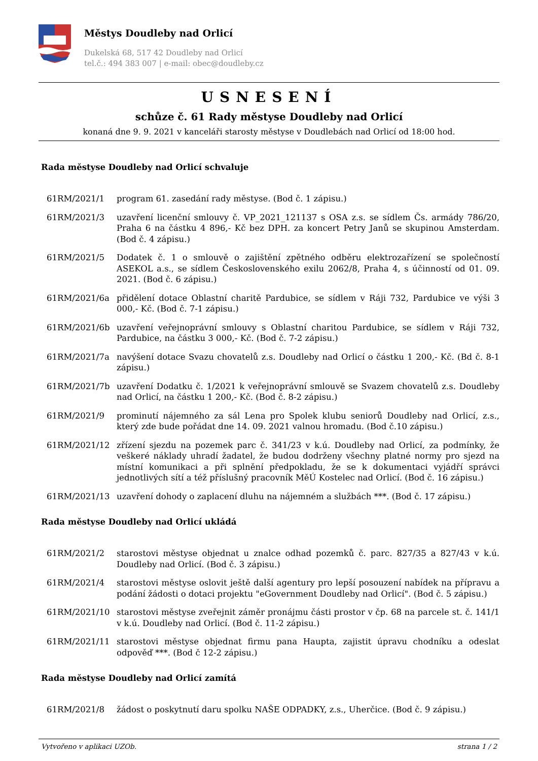Městys Doudleby nad Orlicí
Dukelská 68, 517 42 Doudleby nad Orlicí
tel.č.: 494 383 007 | e-mail: obec@doudleby.cz
USNESENÍ
schůze č. 61 Rady městyse Doudleby nad Orlicí
konaná dne 9. 9. 2021 v kanceláři starosty městyse v Doudlebách nad Orlicí od 18:00 hod.
Rada městyse Doudleby nad Orlicí schvaluje
61RM/2021/1 program 61. zasedání rady městyse. (Bod č. 1 zápisu.)
61RM/2021/3 uzavření licenční smlouvy č. VP_2021_121137 s OSA z.s. se sídlem Čs. armády 786/20, Praha 6 na částku 4 896,- Kč bez DPH. za koncert Petry Janů se skupinou Amsterdam. (Bod č. 4 zápisu.)
61RM/2021/5 Dodatek č. 1 o smlouvě o zajištění zpětného odběru elektrozařízení se společností ASEKOL a.s., se sídlem Československého exilu 2062/8, Praha 4, s účinností od 01. 09. 2021. (Bod č. 6 zápisu.)
61RM/2021/6a přidělení dotace Oblastní charitě Pardubice, se sídlem v Ráji 732, Pardubice ve výši 3 000,- Kč. (Bod č. 7-1 zápisu.)
61RM/2021/6b uzavření veřejnoprávní smlouvy s Oblastní charitou Pardubice, se sídlem v Ráji 732, Pardubice, na částku 3 000,- Kč. (Bod č. 7-2 zápisu.)
61RM/2021/7a navýšení dotace Svazu chovatelů z.s. Doudleby nad Orlicí o částku 1 200,- Kč. (Bd č. 8-1 zápisu.)
61RM/2021/7b uzavření Dodatku č. 1/2021 k veřejnoprávní smlouvě se Svazem chovatelů z.s. Doudleby nad Orlicí, na částku 1 200,- Kč. (Bod č. 8-2 zápisu.)
61RM/2021/9 prominutí nájemného za sál Lena pro Spolek klubu seniorů Doudleby nad Orlicí, z.s., který zde bude pořádat dne 14. 09. 2021 valnou hromadu. (Bod č.10 zápisu.)
61RM/2021/12 zřízení sjezdu na pozemek parc č. 341/23 v k.ú. Doudleby nad Orlicí, za podmínky, že veškeré náklady uhradí žadatel, že budou dodrženy všechny platné normy pro sjezd na místní komunikaci a při splnění předpokladu, že se k dokumentaci vyjádří správci jednotlivých sítí a též příslušný pracovník MěÚ Kostelec nad Orlicí. (Bod č. 16 zápisu.)
61RM/2021/13 uzavření dohody o zaplacení dluhu na nájemném a službách ***. (Bod č. 17 zápisu.)
Rada městyse Doudleby nad Orlicí ukládá
61RM/2021/2 starostovi městyse objednat u znalce odhad pozemků č. parc. 827/35 a 827/43 v k.ú. Doudleby nad Orlicí. (Bod č. 3 zápisu.)
61RM/2021/4 starostovi městyse oslovit ještě další agentury pro lepší posouzení nabídek na přípravu a podání žádosti o dotaci projektu "eGovernment Doudleby nad Orlicí". (Bod č. 5 zápisu.)
61RM/2021/10 starostovi městyse zveřejnit záměr pronájmu části prostor v čp. 68 na parcele st. č. 141/1 v k.ú. Doudleby nad Orlicí. (Bod č. 11-2 zápisu.)
61RM/2021/11 starostovi městyse objednat firmu pana Haupta, zajistit úpravu chodníku a odeslat odpověď ***. (Bod č 12-2 zápisu.)
Rada městyse Doudleby nad Orlicí zamítá
61RM/2021/8 žádost o poskytnutí daru spolku NAŠE ODPADKY, z.s., Uherčice. (Bod č. 9 zápisu.)
Vytvořeno v aplikaci UZOb. strana 1 / 2